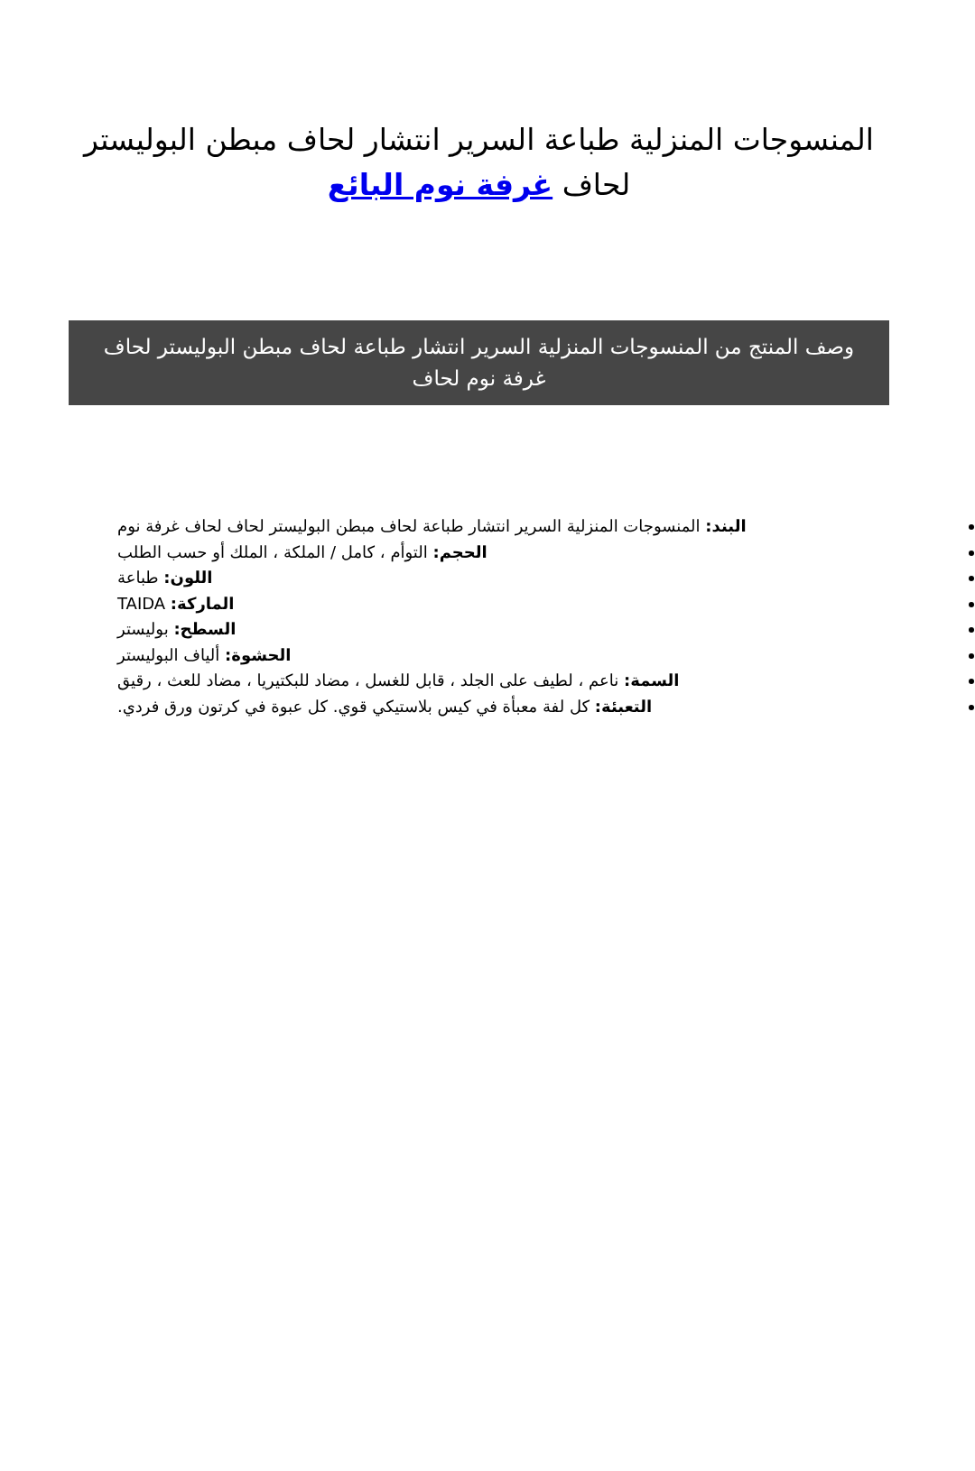المنسوجات المنزلية طباعة السرير انتشار لحاف مبطن البوليستر لحاف غرفة نوم البائع
وصف المنتج من المنسوجات المنزلية السرير انتشار طباعة لحاف مبطن البوليستر لحاف غرفة نوم لحاف
البند: المنسوجات المنزلية السرير انتشار طباعة لحاف مبطن البوليستر لحاف لحاف غرفة نوم
الحجم: التوأم ، كامل / الملكة ، الملك أو حسب الطلب
اللون: طباعة
الماركة: TAIDA
السطح: بوليستر
الحشوة: ألياف البوليستر
السمة: ناعم ، لطيف على الجلد ، قابل للغسل ، مضاد للبكتيريا ، مضاد للعث ، رقيق
التعبئة: كل لفة معبأة في كيس بلاستيكي قوي. كل عبوة في كرتون ورق فردي.